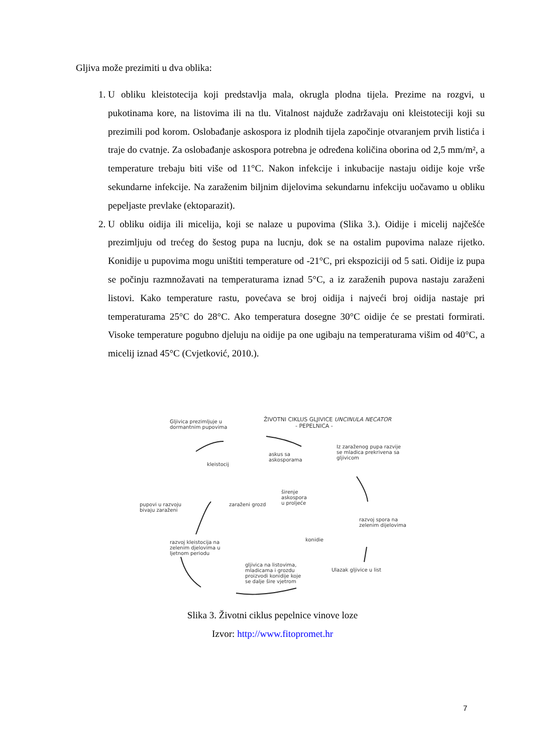Gljiva može prezimiti u dva oblika:
1. U obliku kleistotecija koji predstavlja mala, okrugla plodna tijela. Prezime na rozgvi, u pukotinama kore, na listovima ili na tlu. Vitalnost najduže zadržavaju oni kleistoteciji koji su prezimili pod korom. Oslobađanje askospora iz plodnih tijela započinje otvaranjem prvih listića i traje do cvatnje. Za oslobađanje askospora potrebna je određena količina oborina od 2,5 mm/m², a temperature trebaju biti više od 11°C. Nakon infekcije i inkubacije nastaju oidije koje vrše sekundarne infekcije. Na zaraženim biljnim dijelovima sekundarnu infekciju uočavamo u obliku pepeljaste prevlake (ektoparazit).
2. U obliku oidija ili micelija, koji se nalaze u pupovima (Slika 3.). Oidije i micelij najčešće prezimljuju od trećeg do šestog pupa na lucnju, dok se na ostalim pupovima nalaze rijetko. Konidije u pupovima mogu uništiti temperature od -21°C, pri ekspoziciji od 5 sati. Oidije iz pupa se počinju razmnožavati na temperaturama iznad 5°C, a iz zaraženih pupova nastaju zaraženi listovi. Kako temperature rastu, povećava se broj oidija i najveći broj oidija nastaje pri temperaturama 25°C do 28°C. Ako temperatura dosegne 30°C oidije će se prestati formirati. Visoke temperature pogubno djeluju na oidije pa one ugibaju na temperaturama višim od 40°C, a micelij iznad 45°C (Cvjetković, 2010.).
Gljivica prezimljuje u
dormantnim pupovima
ŽIVOTNI CIKLUS GLJIVICE UNCINULA NECATOR
- PEPELNICA -
Iz zaraženog pupa razvije
se mladica prekrivena sa
gljivicom
askus sa
askosporama
kleistocij
širenje
askospora
u proljeće
pupovi u razvoju
bivaju zaraženi
zaraženi grozd
razvoj spora na
zelenim dijelovima
konidie
razvoj kleistocija na
zelenim djelovima u
ljetnom periodu
Ulazak gljivice u list
gljivica na listovima,
mladicama i grozdu
proizvodi konidije koje
se dalje šire vjetrom
Slika 3. Životni ciklus pepelnice vinove loze
Izvor: http://www.fitopromet.hr
7